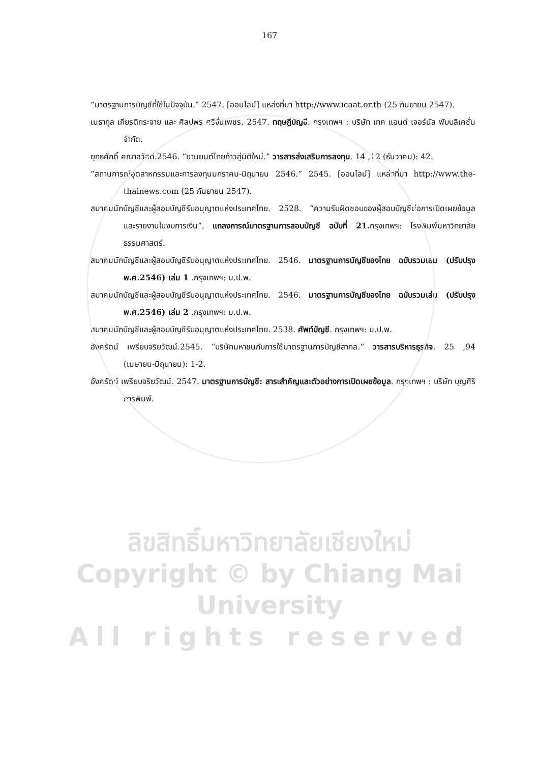167
“มาตรฐานการบัญชีที่ใช้ในปัจจุบัน.” 2547. [ออนไลน์] แหล่งที่มา http://www.icaat.or.th (25 กันยายน 2547).
เมธากุล เกียรติกระจาย และ ศิลปพร ศรีจั่นเพชร, 2547. ทฤษฎีบัญชี. กรุงเทพฯ : บริษัท เทค แอนด์ เจอร์นัล พับบลิเคชั่น จำกัด.
ยุทธศักดิ์ คณาสวัสดิ์.2546. “ยานยนต์ไทยก้าวสู่มิติใหม่.” วารสารส่งเสริมการลงทุน. 14 ,12 (ธันวาคม): 42.
“สถานการณ์อุตสาหกรรมและการลงทุนมกราคม-มิถุนายน 2546.” 2545. [ออนไลน์] แหล่งที่มา http://www.the-thainews.com (25 กันยายน 2547).
สมาคมนักบัญชีและผู้สอบบัญชีรับอนุญาตแห่งประเทศไทย. 2528. “ความรับผิดชอบของผู้สอบบัญชีต่อการเปิดเผยข้อมูลและรายงานในงบการเงิน”, แถลงการณ์มาตรฐานการสอบบัญชี ฉบับที่ 21. กรุงเทพฯ: โรงพิมพ์มหาวิทยาลัยธรรมศาสตร์.
สมาคมนักบัญชีและผู้สอบบัญชีรับอนุญาตแห่งประเทศไทย. 2546. มาตรฐานการบัญชีของไทย ฉบับรวมเล่ม (ปรับปรุง พ.ศ.2546) เล่ม 1 .กรุงเทพฯ: ม.ป.พ.
สมาคมนักบัญชีและผู้สอบบัญชีรับอนุญาตแห่งประเทศไทย. 2546. มาตรฐานการบัญชีของไทย ฉบับรวมเล่ม (ปรับปรุง พ.ศ.2546) เล่ม 2 .กรุงเทพฯ: ม.ป.พ.
สมาคมนักบัญชีและผู้สอบบัญชีรับอนุญาตแห่งประเทศไทย. 2538. ศัพท์บัญชี. กรุงเทพฯ: ม.ป.พ.
อังครัตน์ เพรียบจริยวัฒน์.2545. “บริษัทมหาชนกับการใช้มาตรฐานการบัญชีสากล.” วารสารบริหารธุรกิจ. 25 ,94 (เมษายน-มิถุนายน): 1-2.
อังครัตน์ เพรียบจริยวัฒน์. 2547. มาตรฐานการบัญชี: สาระสำคัญและตัวอย่างการเปิดเผยข้อมูล. กรุงเทพฯ : บริษัท บุญศิริการพิมพ์.
ลิขสิทธิ์มหาวิทยาลัยเชียงใหม่
Copyright © by Chiang Mai University
All rights reserved